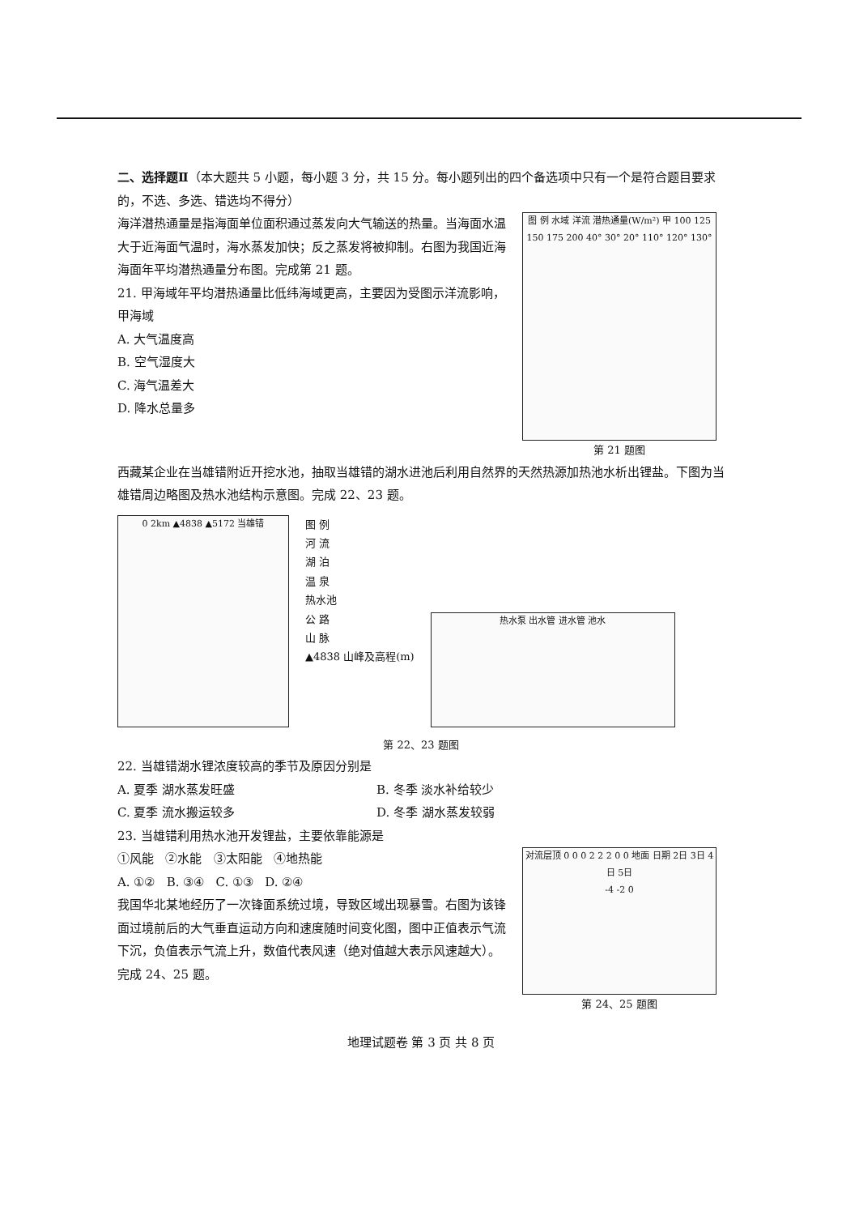二、选择题Ⅱ（本大题共 5 小题，每小题 3 分，共 15 分。每小题列出的四个备选项中只有一个是符合题目要求的，不选、多选、错选均不得分）
海洋潜热通量是指海面单位面积通过蒸发向大气输送的热量。当海面水温大于近海面气温时，海水蒸发加快；反之蒸发将被抑制。右图为我国近海海面年平均潜热通量分布图。完成第 21 题。
21. 甲海域年平均潜热通量比低纬海域更高，主要因为受图示洋流影响，甲海域
A. 大气温度高
B. 空气湿度大
C. 海气温差大
D. 降水总量多
图 例 水域 洋流 潜热通量(W/m²) 甲 100 125 150 175 200 40° 30° 20° 110° 120° 130°
第 21 题图
西藏某企业在当雄错附近开挖水池，抽取当雄错的湖水进池后利用自然界的天然热源加热池水析出锂盐。下图为当雄错周边略图及热水池结构示意图。完成 22、23 题。
0 2km ▲4838 ▲5172 当雄错
图 例
河 流
湖 泊
温 泉
热水池
公 路
山 脉
▲4838 山峰及高程(m)
热水泵 出水管 进水管 池水
第 22、23 题图
22. 当雄错湖水锂浓度较高的季节及原因分别是
A. 夏季 湖水蒸发旺盛
B. 冬季 淡水补给较少
C. 夏季 流水搬运较多
D. 冬季 湖水蒸发较弱
23. 当雄错利用热水池开发锂盐，主要依靠能源是
①风能 ②水能 ③太阳能 ④地热能
A. ①② B. ③④ C. ①③ D. ②④
我国华北某地经历了一次锋面系统过境，导致区域出现暴雪。右图为该锋面过境前后的大气垂直运动方向和速度随时间变化图，图中正值表示气流下沉，负值表示气流上升，数值代表风速（绝对值越大表示风速越大）。完成 24、25 题。
对流层顶 0 0 0 2 2 2 0 0 地面 日期 2日 3日 4日 5日
-4 -2 0
第 24、25 题图
地理试题卷 第 3 页 共 8 页